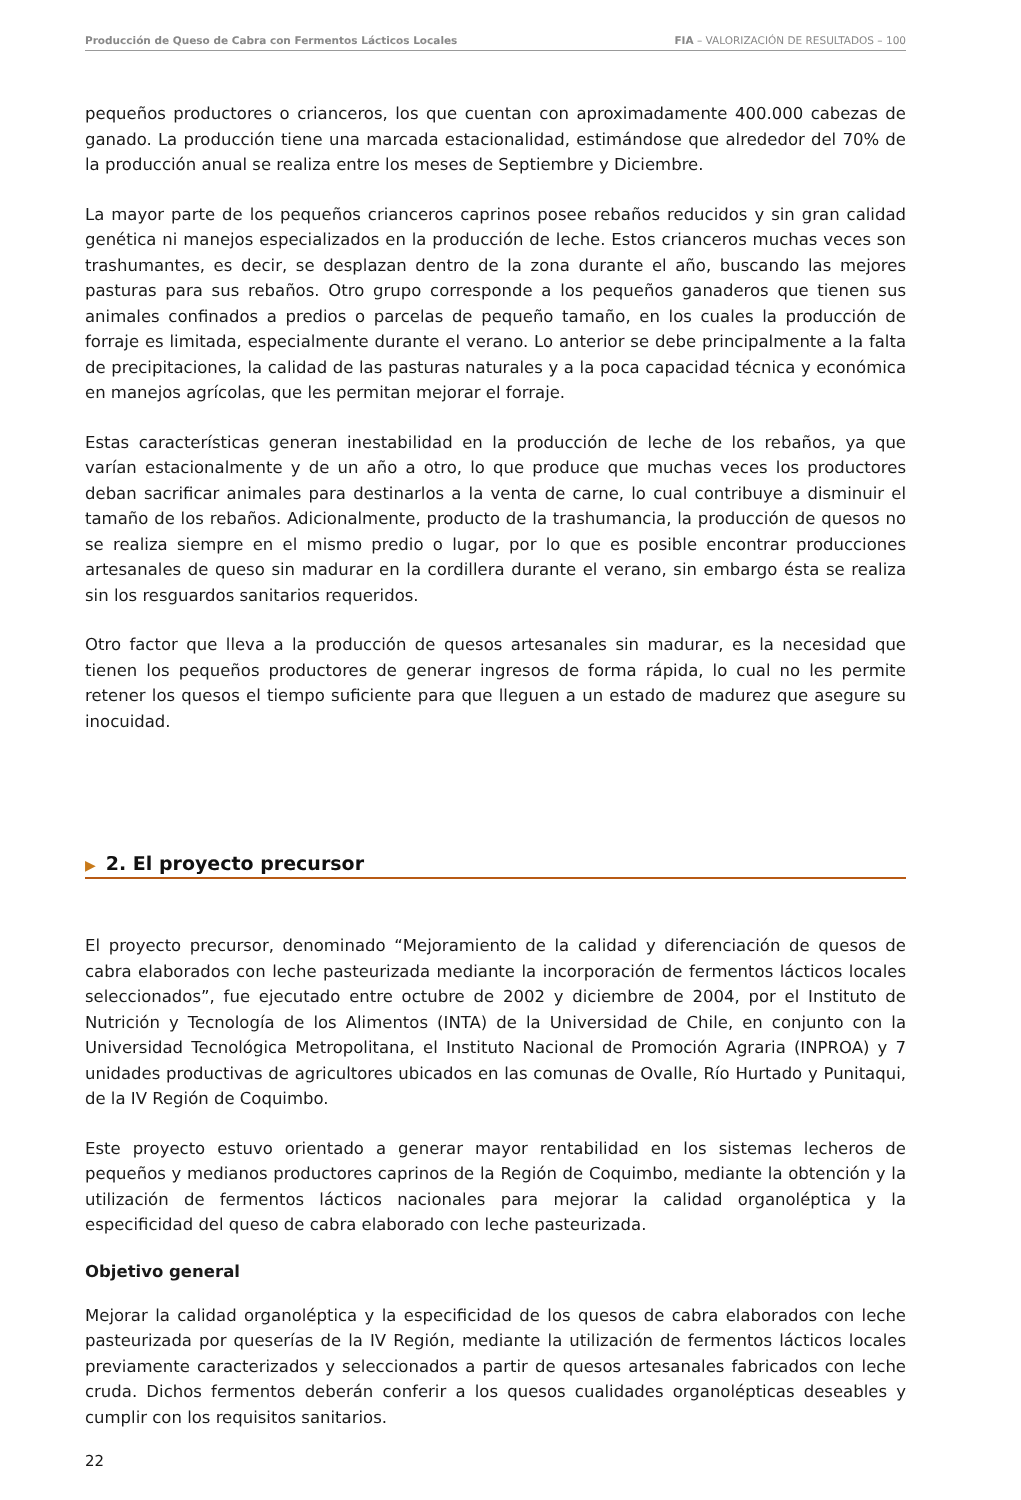Producción de Queso de Cabra con Fermentos Lácticos Locales FIA – VALORIZACIÓN DE RESULTADOS – 100
pequeños productores o crianceros, los que cuentan con aproximadamente 400.000 cabezas de ganado. La producción tiene una marcada estacionalidad, estimándose que alrededor del 70% de la producción anual se realiza entre los meses de Septiembre y Diciembre.
La mayor parte de los pequeños crianceros caprinos posee rebaños reducidos y sin gran calidad genética ni manejos especializados en la producción de leche. Estos crianceros muchas veces son trashumantes, es decir, se desplazan dentro de la zona durante el año, buscando las mejores pasturas para sus rebaños. Otro grupo corresponde a los pequeños ganaderos que tienen sus animales confinados a predios o parcelas de pequeño tamaño, en los cuales la producción de forraje es limitada, especialmente durante el verano. Lo anterior se debe principalmente a la falta de precipitaciones, la calidad de las pasturas naturales y a la poca capacidad técnica y económica en manejos agrícolas, que les permitan mejorar el forraje.
Estas características generan inestabilidad en la producción de leche de los rebaños, ya que varían estacionalmente y de un año a otro, lo que produce que muchas veces los productores deban sacrificar animales para destinarlos a la venta de carne, lo cual contribuye a disminuir el tamaño de los rebaños. Adicionalmente, producto de la trashumancia, la producción de quesos no se realiza siempre en el mismo predio o lugar, por lo que es posible encontrar producciones artesanales de queso sin madurar en la cordillera durante el verano, sin embargo ésta se realiza sin los resguardos sanitarios requeridos.
Otro factor que lleva a la producción de quesos artesanales sin madurar, es la necesidad que tienen los pequeños productores de generar ingresos de forma rápida, lo cual no les permite retener los quesos el tiempo suficiente para que lleguen a un estado de madurez que asegure su inocuidad.
▶ 2. El proyecto precursor
El proyecto precursor, denominado “Mejoramiento de la calidad y diferenciación de quesos de cabra elaborados con leche pasteurizada mediante la incorporación de fermentos lácticos locales seleccionados”, fue ejecutado entre octubre de 2002 y diciembre de 2004, por el Instituto de Nutrición y Tecnología de los Alimentos (INTA) de la Universidad de Chile, en conjunto con la Universidad Tecnológica Metropolitana, el Instituto Nacional de Promoción Agraria (INPROA) y 7 unidades productivas de agricultores ubicados en las comunas de Ovalle, Río Hurtado y Punitaqui, de la IV Región de Coquimbo.
Este proyecto estuvo orientado a generar mayor rentabilidad en los sistemas lecheros de pequeños y medianos productores caprinos de la Región de Coquimbo, mediante la obtención y la utilización de fermentos lácticos nacionales para mejorar la calidad organoléptica y la especificidad del queso de cabra elaborado con leche pasteurizada.
Objetivo general
Mejorar la calidad organoléptica y la especificidad de los quesos de cabra elaborados con leche pasteurizada por queserías de la IV Región, mediante la utilización de fermentos lácticos locales previamente caracterizados y seleccionados a partir de quesos artesanales fabricados con leche cruda. Dichos fermentos deberán conferir a los quesos cualidades organolépticas deseables y cumplir con los requisitos sanitarios.
22